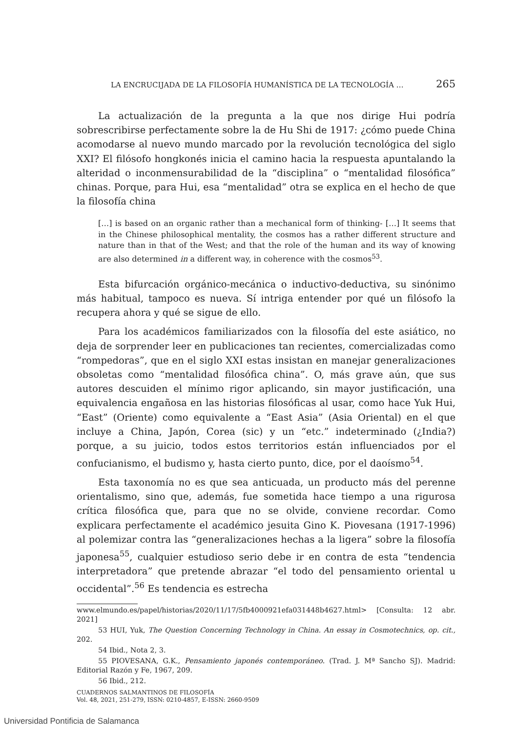LA ENCRUCIJADA DE LA FILOSOFÍA HUMANÍSTICA DE LA TECNOLOGÍA … 265
La actualización de la pregunta a la que nos dirige Hui podría sobrescribirse perfectamente sobre la de Hu Shi de 1917: ¿cómo puede China acomodarse al nuevo mundo marcado por la revolución tecnológica del siglo XXI? El filósofo hongkonés inicia el camino hacia la respuesta apuntalando la alteridad o inconmensurabilidad de la “disciplina” o “mentalidad filosófica” chinas. Porque, para Hui, esa “mentalidad” otra se explica en el hecho de que la filosofía china
[…] is based on an organic rather than a mechanical form of thinking- […] It seems that in the Chinese philosophical mentality, the cosmos has a rather different structure and nature than in that of the West; and that the role of the human and its way of knowing are also determined in a different way, in coherence with the cosmos<sup>53</sup>.
Esta bifurcación orgánico-mecánica o inductivo-deductiva, su sinónimo más habitual, tampoco es nueva. Sí intriga entender por qué un filósofo la recupera ahora y qué se sigue de ello.
Para los académicos familiarizados con la filosofía del este asiático, no deja de sorprender leer en publicaciones tan recientes, comercializadas como “rompedoras”, que en el siglo XXI estas insistan en manejar generalizaciones obsoletas como “mentalidad filosófica china”. O, más grave aún, que sus autores descuiden el mínimo rigor aplicando, sin mayor justificación, una equivalencia engañosa en las historias filosóficas al usar, como hace Yuk Hui, “East” (Oriente) como equivalente a “East Asia” (Asia Oriental) en el que incluye a China, Japón, Corea (sic) y un “etc.” indeterminado (¿India?) porque, a su juicio, todos estos territorios están influenciados por el confucianismo, el budismo y, hasta cierto punto, dice, por el daoísmo<sup>54</sup>.
Esta taxonomía no es que sea anticuada, un producto más del perenne orientalismo, sino que, además, fue sometida hace tiempo a una rigurosa crítica filosófica que, para que no se olvide, conviene recordar. Como explicara perfectamente el académico jesuita Gino K. Piovesana (1917-1996) al polemizar contra las “generalizaciones hechas a la ligera” sobre la filosofía japonesa<sup>55</sup>, cualquier estudioso serio debe ir en contra de esta “tendencia interpretadora” que pretende abrazar “el todo del pensamiento oriental u occidental”.<sup>56</sup> Es tendencia es estrecha
www.elmundo.es/papel/historias/2020/11/17/5fb4000921efa031448b4627.html> [Consulta: 12 abr. 2021]
53 HUI, Yuk, The Question Concerning Technology in China. An essay in Cosmotechnics, op. cit., 202.
54 Ibid., Nota 2, 3.
55 PIOVESANA, G.K., Pensamiento japonés contemporáneo. (Trad. J. Mª Sancho SJ). Madrid: Editorial Razón y Fe, 1967, 209.
56 Ibid., 212.
CUADERNOS SALMANTINOS DE FILOSOFÍA
Vol. 48, 2021, 251-279, ISSN: 0210-4857, E-ISSN: 2660-9509
Universidad Pontificia de Salamanca